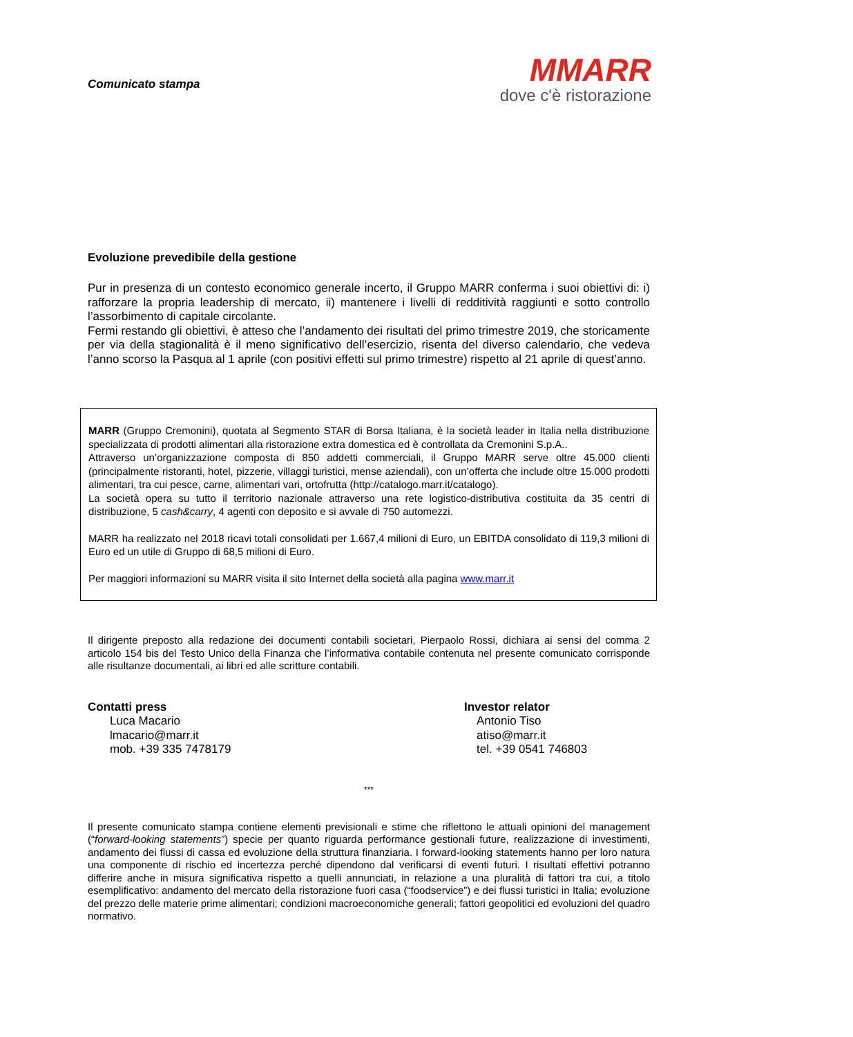Comunicato stampa
MMARR
dove c'è ristorazione
Evoluzione prevedibile della gestione
Pur in presenza di un contesto economico generale incerto, il Gruppo MARR conferma i suoi obiettivi di: i) rafforzare la propria leadership di mercato, ii) mantenere i livelli di redditività raggiunti e sotto controllo l’assorbimento di capitale circolante.
Fermi restando gli obiettivi, è atteso che l’andamento dei risultati del primo trimestre 2019, che storicamente per via della stagionalità è il meno significativo dell’esercizio, risenta del diverso calendario, che vedeva l’anno scorso la Pasqua al 1 aprile (con positivi effetti sul primo trimestre) rispetto al 21 aprile di quest’anno.
MARR (Gruppo Cremonini), quotata al Segmento STAR di Borsa Italiana, è la società leader in Italia nella distribuzione specializzata di prodotti alimentari alla ristorazione extra domestica ed è controllata da Cremonini S.p.A..
Attraverso un’organizzazione composta di 850 addetti commerciali, il Gruppo MARR serve oltre 45.000 clienti (principalmente ristoranti, hotel, pizzerie, villaggi turistici, mense aziendali), con un’offerta che include oltre 15.000 prodotti alimentari, tra cui pesce, carne, alimentari vari, ortofrutta (http://catalogo.marr.it/catalogo).
La società opera su tutto il territorio nazionale attraverso una rete logistico-distributiva costituita da 35 centri di distribuzione, 5 cash&carry, 4 agenti con deposito e si avvale di 750 automezzi.
MARR ha realizzato nel 2018 ricavi totali consolidati per 1.667,4 milioni di Euro, un EBITDA consolidato di 119,3 milioni di Euro ed un utile di Gruppo di 68,5 milioni di Euro.
Per maggiori informazioni su MARR visita il sito Internet della società alla pagina www.marr.it
Il dirigente preposto alla redazione dei documenti contabili societari, Pierpaolo Rossi, dichiara ai sensi del comma 2 articolo 154 bis del Testo Unico della Finanza che l’informativa contabile contenuta nel presente comunicato corrisponde alle risultanze documentali, ai libri ed alle scritture contabili.
Contatti press
Luca Macario
lmacario@marr.it
mob. +39 335 7478179
Investor relator
Antonio Tiso
atiso@marr.it
tel. +39 0541 746803
***
Il presente comunicato stampa contiene elementi previsionali e stime che riflettono le attuali opinioni del management (“forward-looking statements”) specie per quanto riguarda performance gestionali future, realizzazione di investimenti, andamento dei flussi di cassa ed evoluzione della struttura finanziaria. I forward-looking statements hanno per loro natura una componente di rischio ed incertezza perché dipendono dal verificarsi di eventi futuri. I risultati effettivi potranno differire anche in misura significativa rispetto a quelli annunciati, in relazione a una pluralità di fattori tra cui, a titolo esemplificativo: andamento del mercato della ristorazione fuori casa (“foodservice”) e dei flussi turistici in Italia; evoluzione del prezzo delle materie prime alimentari; condizioni macroeconomiche generali; fattori geopolitici ed evoluzioni del quadro normativo.